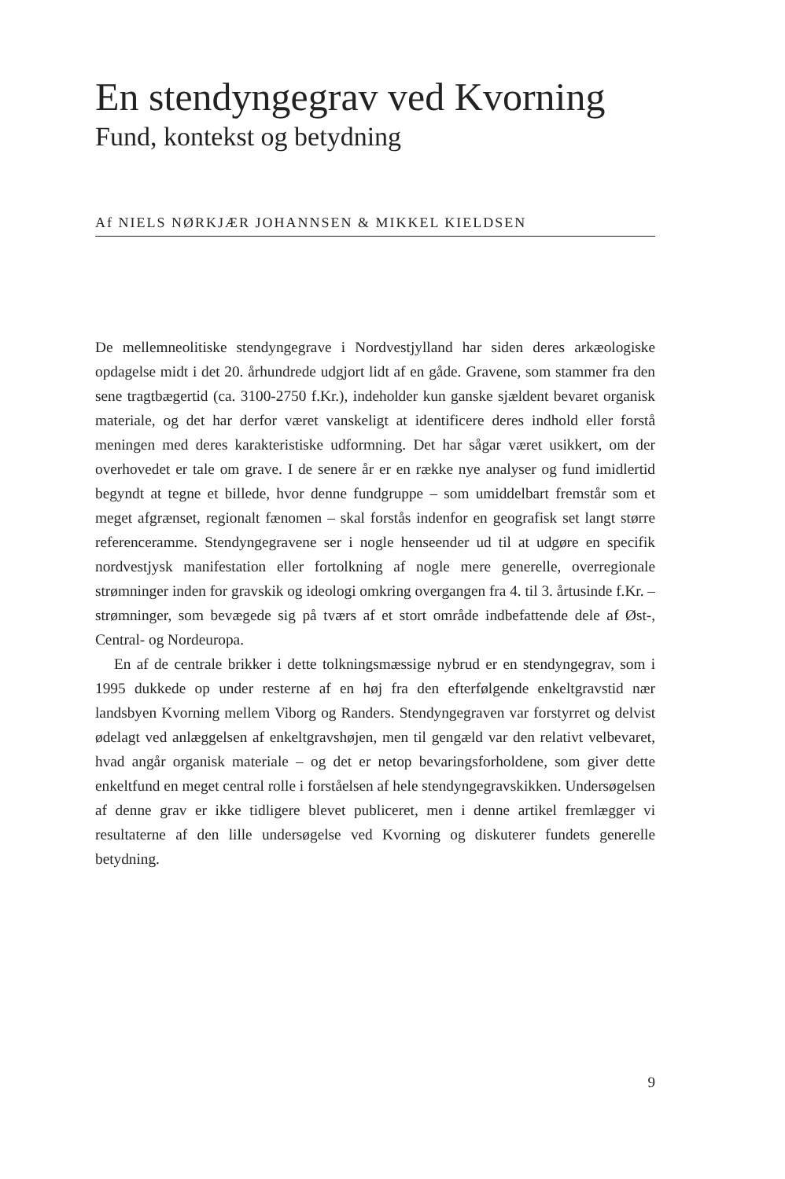En stendyngegrav ved Kvorning
Fund, kontekst og betydning
Af NIELS NØRKJÆR JOHANNSEN & MIKKEL KIELDSEN
De mellemneolitiske stendyngegrave i Nordvestjylland har siden deres arkæologiske opdagelse midt i det 20. århundrede udgjort lidt af en gåde. Gravene, som stammer fra den sene tragtbægertid (ca. 3100-2750 f.Kr.), indeholder kun ganske sjældent bevaret organisk materiale, og det har derfor været vanskeligt at identificere deres indhold eller forstå meningen med deres karakteristiske udformning. Det har sågar været usikkert, om der overhovedet er tale om grave. I de senere år er en række nye analyser og fund imidlertid begyndt at tegne et billede, hvor denne fundgruppe – som umiddelbart fremstår som et meget afgrænset, regionalt fænomen – skal forstås indenfor en geografisk set langt større referenceramme. Stendyngegravene ser i nogle henseender ud til at udgøre en specifik nordvestjysk manifestation eller fortolkning af nogle mere generelle, overregionale strømninger inden for gravskik og ideologi omkring overgangen fra 4. til 3. årtusinde f.Kr. – strømninger, som bevægede sig på tværs af et stort område indbefattende dele af Øst-, Central- og Nordeuropa.
En af de centrale brikker i dette tolkningsmæssige nybrud er en stendyngegrav, som i 1995 dukkede op under resterne af en høj fra den efterfølgende enkeltgravstid nær landsbyen Kvorning mellem Viborg og Randers. Stendyngegraven var forstyrret og delvist ødelagt ved anlæggelsen af enkeltgravshøjen, men til gengæld var den relativt velbevaret, hvad angår organisk materiale – og det er netop bevaringsforholdene, som giver dette enkeltfund en meget central rolle i forståelsen af hele stendyngegravskikken. Undersøgelsen af denne grav er ikke tidligere blevet publiceret, men i denne artikel fremlægger vi resultaterne af den lille undersøgelse ved Kvorning og diskuterer fundets generelle betydning.
9